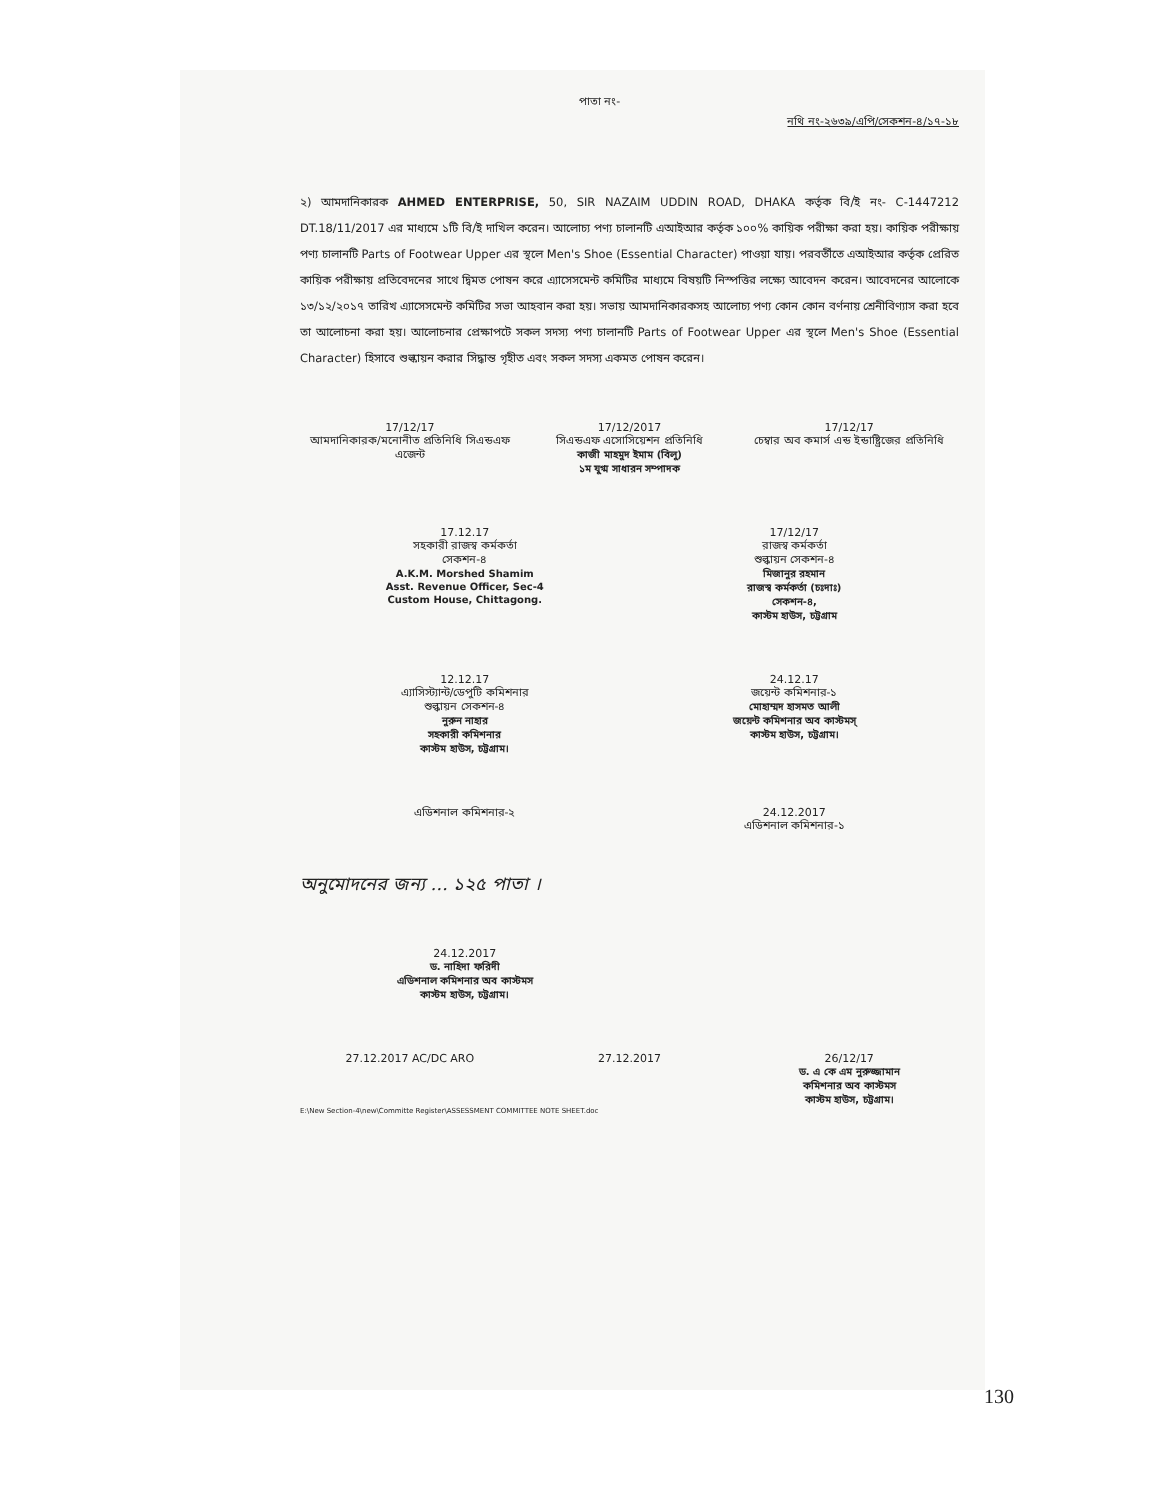পাতা নং-
নথি নং-২৬৩৯/এপি/সেকশন-৪/১৭-১৮
২) আমদানিকারক AHMED ENTERPRISE, 50, SIR NAZAIM UDDIN ROAD, DHAKA কর্তৃক বি/ই নং- C-1447212 DT.18/11/2017 এর মাধ্যমে ১টি বি/ই দাখিল করেন। আলোচ্য পণ্য চালানটি এআইআর কর্তৃক ১০০% কায়িক পরীক্ষা করা হয়। কায়িক পরীক্ষায় পণ্য চালানটি Parts of Footwear Upper এর স্থলে Men's Shoe (Essential Character) পাওয়া যায়। পরবর্তীতে এআইআর কর্তৃক প্রেরিত কায়িক পরীক্ষায় প্রতিবেদনের সাথে দ্বিমত পোষন করে এ্যাসেসমেন্ট কমিটির মাধ্যমে বিষয়টি নিস্পত্তির লক্ষ্যে আবেদন করেন। আবেদনের আলোকে ১৩/১২/২০১৭ তারিখ এ্যাসেসমেন্ট কমিটির সভা আহবান করা হয়। সভায় আমদানিকারকসহ আলোচ্য পণ্য কোন কোন বর্ণনায় শ্রেনীবিণ্যাস করা হবে তা আলোচনা করা হয়। আলোচনার প্রেক্ষাপটে সকল সদস্য পণ্য চালানটি Parts of Footwear Upper এর স্থলে Men's Shoe (Essential Character) হিসাবে শুল্কায়ন করার সিদ্ধান্ত গৃহীত এবং সকল সদস্য একমত পোষন করেন।
17/12/17
আমদানিকারক/মনোনীত প্রতিনিধি সিএন্ডএফ এজেন্ট
17/12/2017
সিএন্ডএফ এসোসিয়েশন প্রতিনিধি
কাজী মাহমুদ ইমাম (বিলু)
১ম যুগ্ম সাধারন সম্পাদক
17/12/17
চেম্বার অব কমার্স এন্ড ইন্ডাষ্ট্রিজের প্রতিনিধি
17.12.17
সহকারী রাজস্ব কর্মকর্তা
সেকশন-৪
A.K.M. Morshed Shamim
Asst. Revenue Officer, Sec-4
Custom House, Chittagong.
17/12/17
রাজস্ব কর্মকর্তা
শুল্কায়ন সেকশন-৪
মিজানুর রহমান
রাজস্ব কর্মকর্তা (চঃদাঃ)
সেকশন-৪,
কাস্টম হাউস, চট্টগ্রাম
12.12.17
এ্যাসিস্ট্যান্ট/ডেপুটি কমিশনার
শুল্কায়ন সেকশন-৪
নুরুন নাহার
সহকারী কমিশনার
কাস্টম হাউস, চট্টগ্রাম।
24.12.17
জয়েন্ট কমিশনার-১
মোহাম্মদ হাসমত আলী
জয়েন্ট কমিশনার অব কাস্টমস্
কাস্টম হাউস, চট্টগ্রাম।
এডিশনাল কমিশনার-২ 24.12.2017
এডিশনাল কমিশনার-১
অনুমোদনের জন্য ... ১২৫ পাতা ।
24.12.2017
ড. নাহিদা ফরিদী
এডিশনাল কমিশনার অব কাস্টমস
কাস্টম হাউস, চট্টগ্রাম।
27.12.2017 AC/DC ARO 27.12.2017 26/12/17
ড. এ কে এম নুরুজ্জামান
কমিশনার অব কাস্টমস
কাস্টম হাউস, চট্টগ্রাম।
E:\New Section-4\new\Committe Register\ASSESSMENT COMMITTEE NOTE SHEET.doc
130